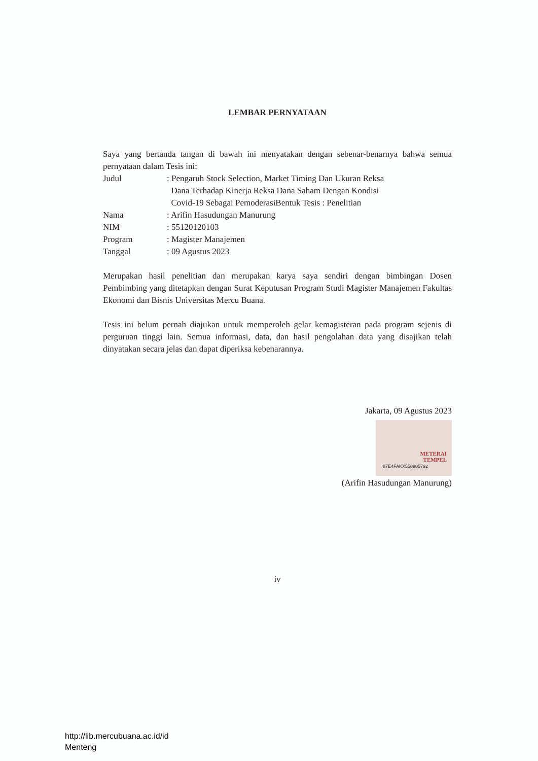LEMBAR PERNYATAAN
Saya yang bertanda tangan di bawah ini menyatakan dengan sebenar-benarnya bahwa semua pernyataan dalam Tesis ini:
| Judul | : Pengaruh Stock Selection, Market Timing Dan Ukuran Reksa Dana Terhadap Kinerja Reksa Dana Saham Dengan Kondisi Covid-19 Sebagai PemoderasiBentuk Tesis : Penelitian |
| Nama | : Arifin Hasudungan Manurung |
| NIM | : 55120120103 |
| Program | : Magister Manajemen |
| Tanggal | : 09 Agustus 2023 |
Merupakan hasil penelitian dan merupakan karya saya sendiri dengan bimbingan Dosen Pembimbing yang ditetapkan dengan Surat Keputusan Program Studi Magister Manajemen Fakultas Ekonomi dan Bisnis Universitas Mercu Buana.
Tesis ini belum pernah diajukan untuk memperoleh gelar kemagisteran pada program sejenis di perguruan tinggi lain. Semua informasi, data, dan hasil pengolahan data yang disajikan telah dinyatakan secara jelas dan dapat diperiksa kebenarannya.
Jakarta, 09 Agustus 2023
METERAI
TEMPEL
87E4FAKX550905792
(Arifin Hasudungan Manurung)
iv
http://lib.mercubuana.ac.id/id
Menteng